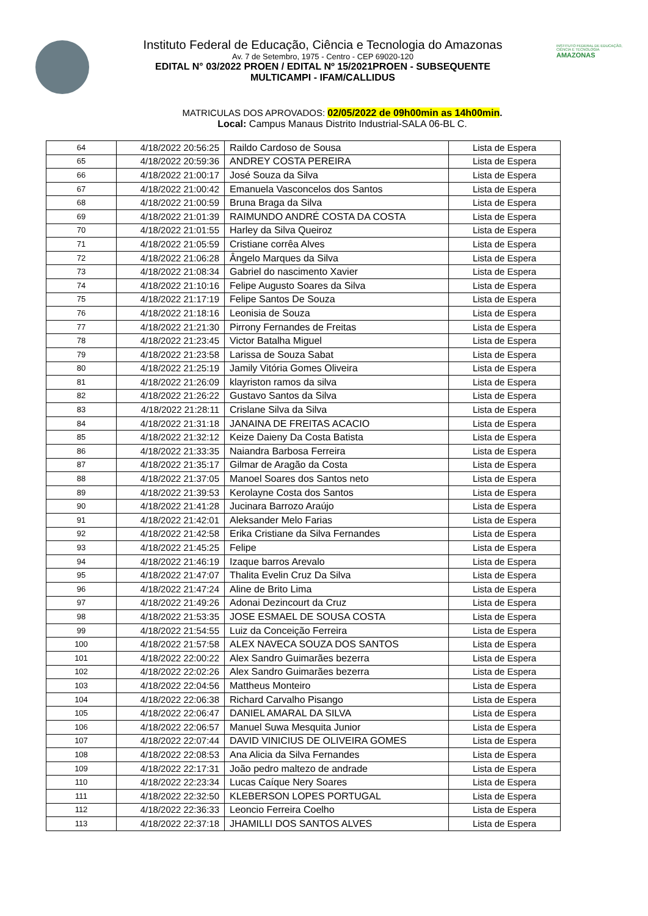Instituto Federal de Educação, Ciência e Tecnologia do Amazonas
Av. 7 de Setembro, 1975 - Centro - CEP 69020-120
EDITAL N° 03/2022 PROEN / EDITAL Nº 15/2021PROEN - SUBSEQUENTE
MULTICAMPI - IFAM/CALLIDUS
INSTITUTO FEDERAL DE EDUCAÇÃO, CIÊNCIA E TECNOLOGIA
AMAZONAS
MATRICULAS DOS APROVADOS: 02/05/2022 de 09h00min as 14h00min.
Local: Campus Manaus Distrito Industrial-SALA 06-BL C.
| 64 | 4/18/2022 20:56:25 | Raildo Cardoso de Sousa | Lista de Espera |
| 65 | 4/18/2022 20:59:36 | ANDREY COSTA PEREIRA | Lista de Espera |
| 66 | 4/18/2022 21:00:17 | José Souza da Silva | Lista de Espera |
| 67 | 4/18/2022 21:00:42 | Emanuela Vasconcelos dos Santos | Lista de Espera |
| 68 | 4/18/2022 21:00:59 | Bruna Braga da Silva | Lista de Espera |
| 69 | 4/18/2022 21:01:39 | RAIMUNDO ANDRÉ COSTA DA COSTA | Lista de Espera |
| 70 | 4/18/2022 21:01:55 | Harley da Silva Queiroz | Lista de Espera |
| 71 | 4/18/2022 21:05:59 | Cristiane corrêa Alves | Lista de Espera |
| 72 | 4/18/2022 21:06:28 | Ângelo Marques da Silva | Lista de Espera |
| 73 | 4/18/2022 21:08:34 | Gabriel do nascimento Xavier | Lista de Espera |
| 74 | 4/18/2022 21:10:16 | Felipe Augusto Soares da Silva | Lista de Espera |
| 75 | 4/18/2022 21:17:19 | Felipe Santos De Souza | Lista de Espera |
| 76 | 4/18/2022 21:18:16 | Leonisia de Souza | Lista de Espera |
| 77 | 4/18/2022 21:21:30 | Pirrony Fernandes de Freitas | Lista de Espera |
| 78 | 4/18/2022 21:23:45 | Victor Batalha Miguel | Lista de Espera |
| 79 | 4/18/2022 21:23:58 | Larissa de Souza Sabat | Lista de Espera |
| 80 | 4/18/2022 21:25:19 | Jamily Vitória Gomes Oliveira | Lista de Espera |
| 81 | 4/18/2022 21:26:09 | klayriston ramos da silva | Lista de Espera |
| 82 | 4/18/2022 21:26:22 | Gustavo Santos da Silva | Lista de Espera |
| 83 | 4/18/2022 21:28:11 | Crislane Silva da Silva | Lista de Espera |
| 84 | 4/18/2022 21:31:18 | JANAINA DE FREITAS ACACIO | Lista de Espera |
| 85 | 4/18/2022 21:32:12 | Keize Daieny Da Costa Batista | Lista de Espera |
| 86 | 4/18/2022 21:33:35 | Naiandra Barbosa Ferreira | Lista de Espera |
| 87 | 4/18/2022 21:35:17 | Gilmar de Aragão da Costa | Lista de Espera |
| 88 | 4/18/2022 21:37:05 | Manoel Soares dos Santos neto | Lista de Espera |
| 89 | 4/18/2022 21:39:53 | Kerolayne Costa dos Santos | Lista de Espera |
| 90 | 4/18/2022 21:41:28 | Jucinara Barrozo Araújo | Lista de Espera |
| 91 | 4/18/2022 21:42:01 | Aleksander Melo Farias | Lista de Espera |
| 92 | 4/18/2022 21:42:58 | Erika Cristiane da Silva Fernandes | Lista de Espera |
| 93 | 4/18/2022 21:45:25 | Felipe | Lista de Espera |
| 94 | 4/18/2022 21:46:19 | Izaque barros Arevalo | Lista de Espera |
| 95 | 4/18/2022 21:47:07 | Thalita Evelin Cruz Da Silva | Lista de Espera |
| 96 | 4/18/2022 21:47:24 | Aline de Brito Lima | Lista de Espera |
| 97 | 4/18/2022 21:49:26 | Adonai Dezincourt da Cruz | Lista de Espera |
| 98 | 4/18/2022 21:53:35 | JOSE ESMAEL DE SOUSA COSTA | Lista de Espera |
| 99 | 4/18/2022 21:54:55 | Luiz da Conceição Ferreira | Lista de Espera |
| 100 | 4/18/2022 21:57:58 | ALEX NAVECA SOUZA DOS SANTOS | Lista de Espera |
| 101 | 4/18/2022 22:00:22 | Alex Sandro Guimarães bezerra | Lista de Espera |
| 102 | 4/18/2022 22:02:26 | Alex Sandro Guimarães bezerra | Lista de Espera |
| 103 | 4/18/2022 22:04:56 | Mattheus Monteiro | Lista de Espera |
| 104 | 4/18/2022 22:06:38 | Richard Carvalho Pisango | Lista de Espera |
| 105 | 4/18/2022 22:06:47 | DANIEL AMARAL DA SILVA | Lista de Espera |
| 106 | 4/18/2022 22:06:57 | Manuel Suwa Mesquita Junior | Lista de Espera |
| 107 | 4/18/2022 22:07:44 | DAVID VINICIUS DE OLIVEIRA GOMES | Lista de Espera |
| 108 | 4/18/2022 22:08:53 | Ana Alicia da Silva Fernandes | Lista de Espera |
| 109 | 4/18/2022 22:17:31 | João pedro maltezo de andrade | Lista de Espera |
| 110 | 4/18/2022 22:23:34 | Lucas Caíque Nery Soares | Lista de Espera |
| 111 | 4/18/2022 22:32:50 | KLEBERSON LOPES PORTUGAL | Lista de Espera |
| 112 | 4/18/2022 22:36:33 | Leoncio Ferreira Coelho | Lista de Espera |
| 113 | 4/18/2022 22:37:18 | JHAMILLI DOS SANTOS ALVES | Lista de Espera |